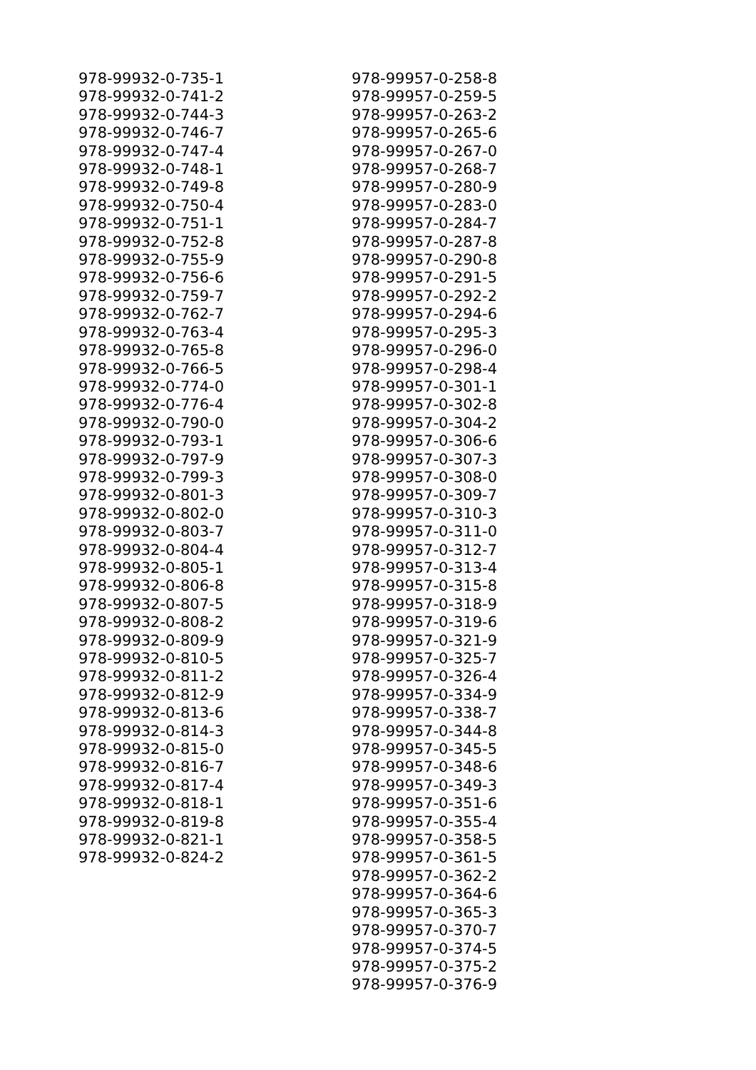978-99932-0-735-1
978-99932-0-741-2
978-99932-0-744-3
978-99932-0-746-7
978-99932-0-747-4
978-99932-0-748-1
978-99932-0-749-8
978-99932-0-750-4
978-99932-0-751-1
978-99932-0-752-8
978-99932-0-755-9
978-99932-0-756-6
978-99932-0-759-7
978-99932-0-762-7
978-99932-0-763-4
978-99932-0-765-8
978-99932-0-766-5
978-99932-0-774-0
978-99932-0-776-4
978-99932-0-790-0
978-99932-0-793-1
978-99932-0-797-9
978-99932-0-799-3
978-99932-0-801-3
978-99932-0-802-0
978-99932-0-803-7
978-99932-0-804-4
978-99932-0-805-1
978-99932-0-806-8
978-99932-0-807-5
978-99932-0-808-2
978-99932-0-809-9
978-99932-0-810-5
978-99932-0-811-2
978-99932-0-812-9
978-99932-0-813-6
978-99932-0-814-3
978-99932-0-815-0
978-99932-0-816-7
978-99932-0-817-4
978-99932-0-818-1
978-99932-0-819-8
978-99932-0-821-1
978-99932-0-824-2
978-99957-0-258-8
978-99957-0-259-5
978-99957-0-263-2
978-99957-0-265-6
978-99957-0-267-0
978-99957-0-268-7
978-99957-0-280-9
978-99957-0-283-0
978-99957-0-284-7
978-99957-0-287-8
978-99957-0-290-8
978-99957-0-291-5
978-99957-0-292-2
978-99957-0-294-6
978-99957-0-295-3
978-99957-0-296-0
978-99957-0-298-4
978-99957-0-301-1
978-99957-0-302-8
978-99957-0-304-2
978-99957-0-306-6
978-99957-0-307-3
978-99957-0-308-0
978-99957-0-309-7
978-99957-0-310-3
978-99957-0-311-0
978-99957-0-312-7
978-99957-0-313-4
978-99957-0-315-8
978-99957-0-318-9
978-99957-0-319-6
978-99957-0-321-9
978-99957-0-325-7
978-99957-0-326-4
978-99957-0-334-9
978-99957-0-338-7
978-99957-0-344-8
978-99957-0-345-5
978-99957-0-348-6
978-99957-0-349-3
978-99957-0-351-6
978-99957-0-355-4
978-99957-0-358-5
978-99957-0-361-5
978-99957-0-362-2
978-99957-0-364-6
978-99957-0-365-3
978-99957-0-370-7
978-99957-0-374-5
978-99957-0-375-2
978-99957-0-376-9